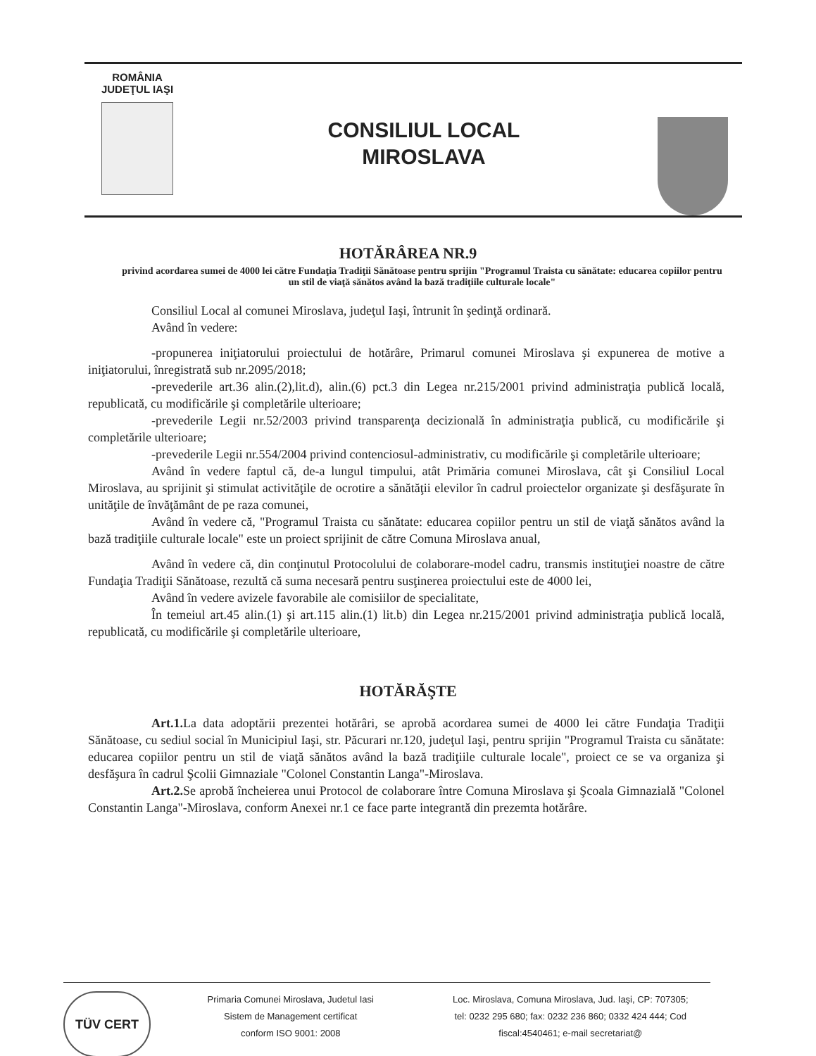ROMÂNIA
JUDEŢUL IAŞI
CONSILIUL LOCAL
MIROSLAVA
HOTĂRÂREA NR.9
privind acordarea sumei de 4000 lei către Fundaţia Tradiţii Sănătoase pentru sprijin "Programul Traista cu sănătate: educarea copiilor pentru un stil de viaţă sănătos având la bază tradiţiile culturale locale"
Consiliul Local al comunei Miroslava, judeţul Iaşi, întrunit în şedinţă ordinară.
Având în vedere:
-propunerea iniţiatorului proiectului de hotărâre, Primarul comunei Miroslava şi expunerea de motive a iniţiatorului, înregistrată sub nr.2095/2018;
-prevederile art.36 alin.(2),lit.d), alin.(6) pct.3 din Legea nr.215/2001 privind administraţia publică locală, republicată, cu modificările şi completările ulterioare;
-prevederile Legii nr.52/2003 privind transparenţa decizională în administraţia publică, cu modificările şi completările ulterioare;
-prevederile Legii nr.554/2004 privind contenciosul-administrativ, cu modificările şi completările ulterioare;
Având în vedere faptul că, de-a lungul timpului, atât Primăria comunei Miroslava, cât şi Consiliul Local Miroslava, au sprijinit şi stimulat activităţile de ocrotire a sănătăţii elevilor în cadrul proiectelor organizate şi desfăşurate în unităţile de învăţământ de pe raza comunei,
Având în vedere că, "Programul Traista cu sănătate: educarea copiilor pentru un stil de viaţă sănătos având la bază tradiţiile culturale locale" este un proiect sprijinit de către Comuna Miroslava anual,
Având în vedere că, din conţinutul Protocolului de colaborare-model cadru, transmis instituţiei noastre de către Fundaţia Tradiţii Sănătoase, rezultă că suma necesară pentru susţinerea proiectului este de 4000 lei,
Având în vedere avizele favorabile ale comisiilor de specialitate,
În temeiul art.45 alin.(1) şi art.115 alin.(1) lit.b) din Legea nr.215/2001 privind administraţia publică locală, republicată, cu modificările şi completările ulterioare,
HOTĂRĂŞTE
Art.1. La data adoptării prezentei hotărâri, se aprobă acordarea sumei de 4000 lei către Fundaţia Tradiţii Sănătoase, cu sediul social în Municipiul Iaşi, str. Păcurari nr.120, judeţul Iaşi, pentru sprijin "Programul Traista cu sănătate: educarea copiilor pentru un stil de viaţă sănătos având la bază tradiţiile culturale locale", proiect ce se va organiza şi desfăşura în cadrul Şcolii Gimnaziale "Colonel Constantin Langa"-Miroslava.
Art.2. Se aprobă încheierea unui Protocol de colaborare între Comuna Miroslava şi Şcoala Gimnazială "Colonel Constantin Langa"-Miroslava, conform Anexei nr.1 ce face parte integrantă din prezemta hotărâre.
TÜV CERT
Primaria Comunei Miroslava, Judetul Iasi
Sistem de Management certificat
conform ISO 9001: 2008
Loc. Miroslava, Comuna Miroslava, Jud. Iaşi, CP: 707305;
tel: 0232 295 680; fax: 0232 236 860; 0332 424 444; Cod
fiscal:4540461; e-mail secretariat@